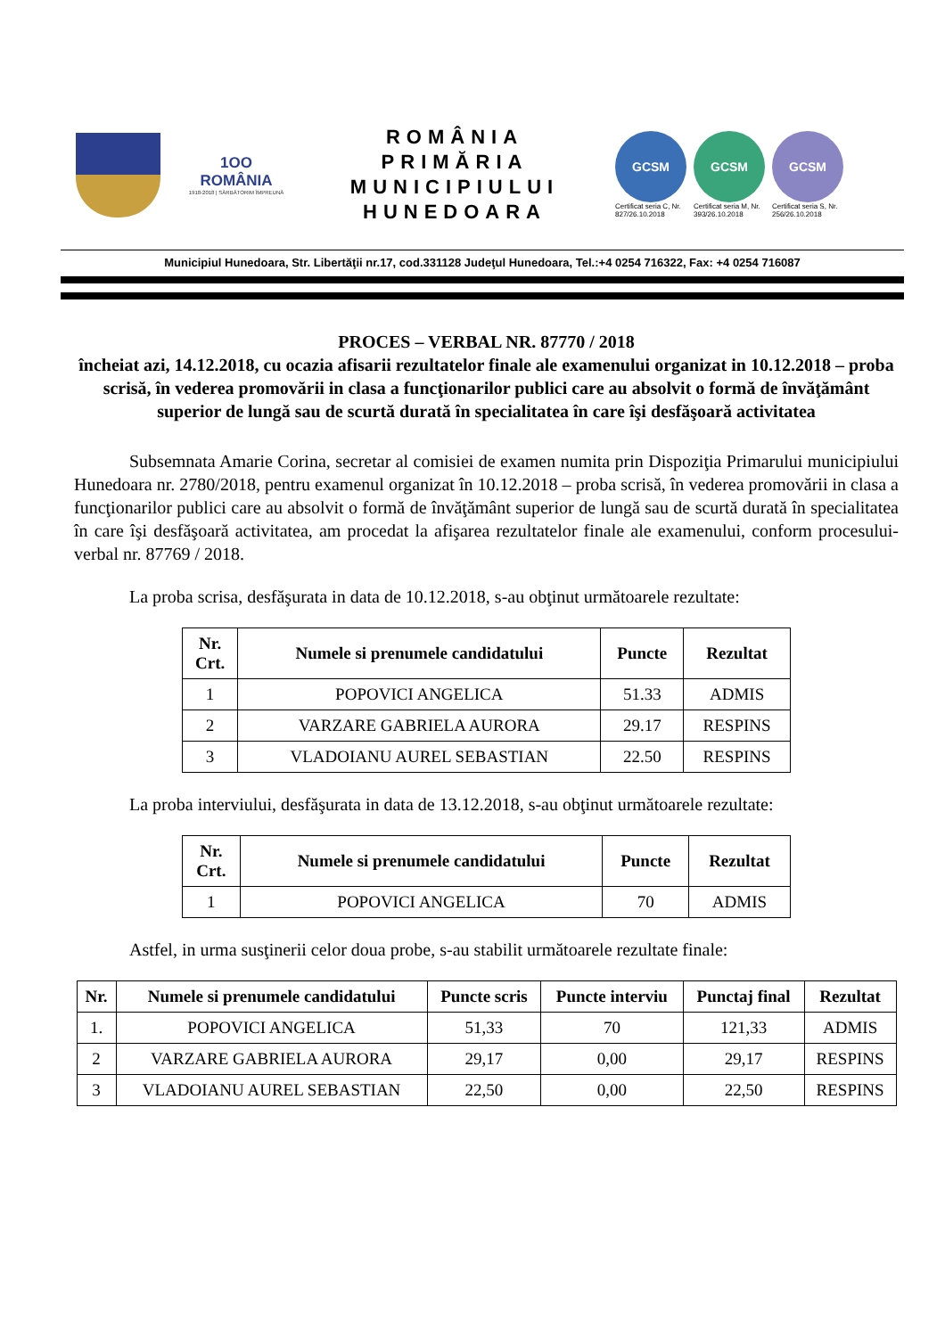1OO
ROMÂNIA
1918-2018 | SĂRBĂTORIM ÎMPREUNĂ
ROMÂNIA
PRIMĂRIA
MUNICIPIULUI
HUNEDOARA
GCSM
Certificat seria C, Nr. 827/26.10.2018
GCSM
Certificat seria M, Nr. 393/26.10.2018
GCSM
Certificat seria S, Nr. 256/26.10.2018
Municipiul Hunedoara, Str. Libertăţii nr.17, cod.331128 Judeţul Hunedoara, Tel.:+4 0254 716322, Fax: +4 0254 716087
PROCES – VERBAL NR. 87770 / 2018
încheiat azi, 14.12.2018, cu ocazia afisarii rezultatelor finale ale examenului organizat in 10.12.2018 – proba scrisă, în vederea promovării in clasa a funcţionarilor publici care au absolvit o formă de învăţământ superior de lungă sau de scurtă durată în specialitatea în care îşi desfăşoară activitatea
Subsemnata Amarie Corina, secretar al comisiei de examen numita prin Dispoziţia Primarului municipiului Hunedoara nr. 2780/2018, pentru examenul organizat în 10.12.2018 – proba scrisă, în vederea promovării in clasa a funcţionarilor publici care au absolvit o formă de învăţământ superior de lungă sau de scurtă durată în specialitatea în care îşi desfăşoară activitatea, am procedat la afişarea rezultatelor finale ale examenului, conform procesului-verbal nr. 87769 / 2018.
La proba scrisa, desfăşurata in data de 10.12.2018, s-au obţinut următoarele rezultate:
| Nr. Crt. | Numele si prenumele candidatului | Puncte | Rezultat |
| --- | --- | --- | --- |
| 1 | POPOVICI ANGELICA | 51.33 | ADMIS |
| 2 | VARZARE GABRIELA AURORA | 29.17 | RESPINS |
| 3 | VLADOIANU AUREL SEBASTIAN | 22.50 | RESPINS |
La proba interviului, desfăşurata in data de 13.12.2018, s-au obţinut următoarele rezultate:
| Nr. Crt. | Numele si prenumele candidatului | Puncte | Rezultat |
| --- | --- | --- | --- |
| 1 | POPOVICI ANGELICA | 70 | ADMIS |
Astfel, in urma susţinerii celor doua probe, s-au stabilit următoarele rezultate finale:
| Nr. | Numele si prenumele candidatului | Puncte scris | Puncte interviu | Punctaj final | Rezultat |
| --- | --- | --- | --- | --- | --- |
| 1. | POPOVICI ANGELICA | 51,33 | 70 | 121,33 | ADMIS |
| 2 | VARZARE GABRIELA AURORA | 29,17 | 0,00 | 29,17 | RESPINS |
| 3 | VLADOIANU AUREL SEBASTIAN | 22,50 | 0,00 | 22,50 | RESPINS |